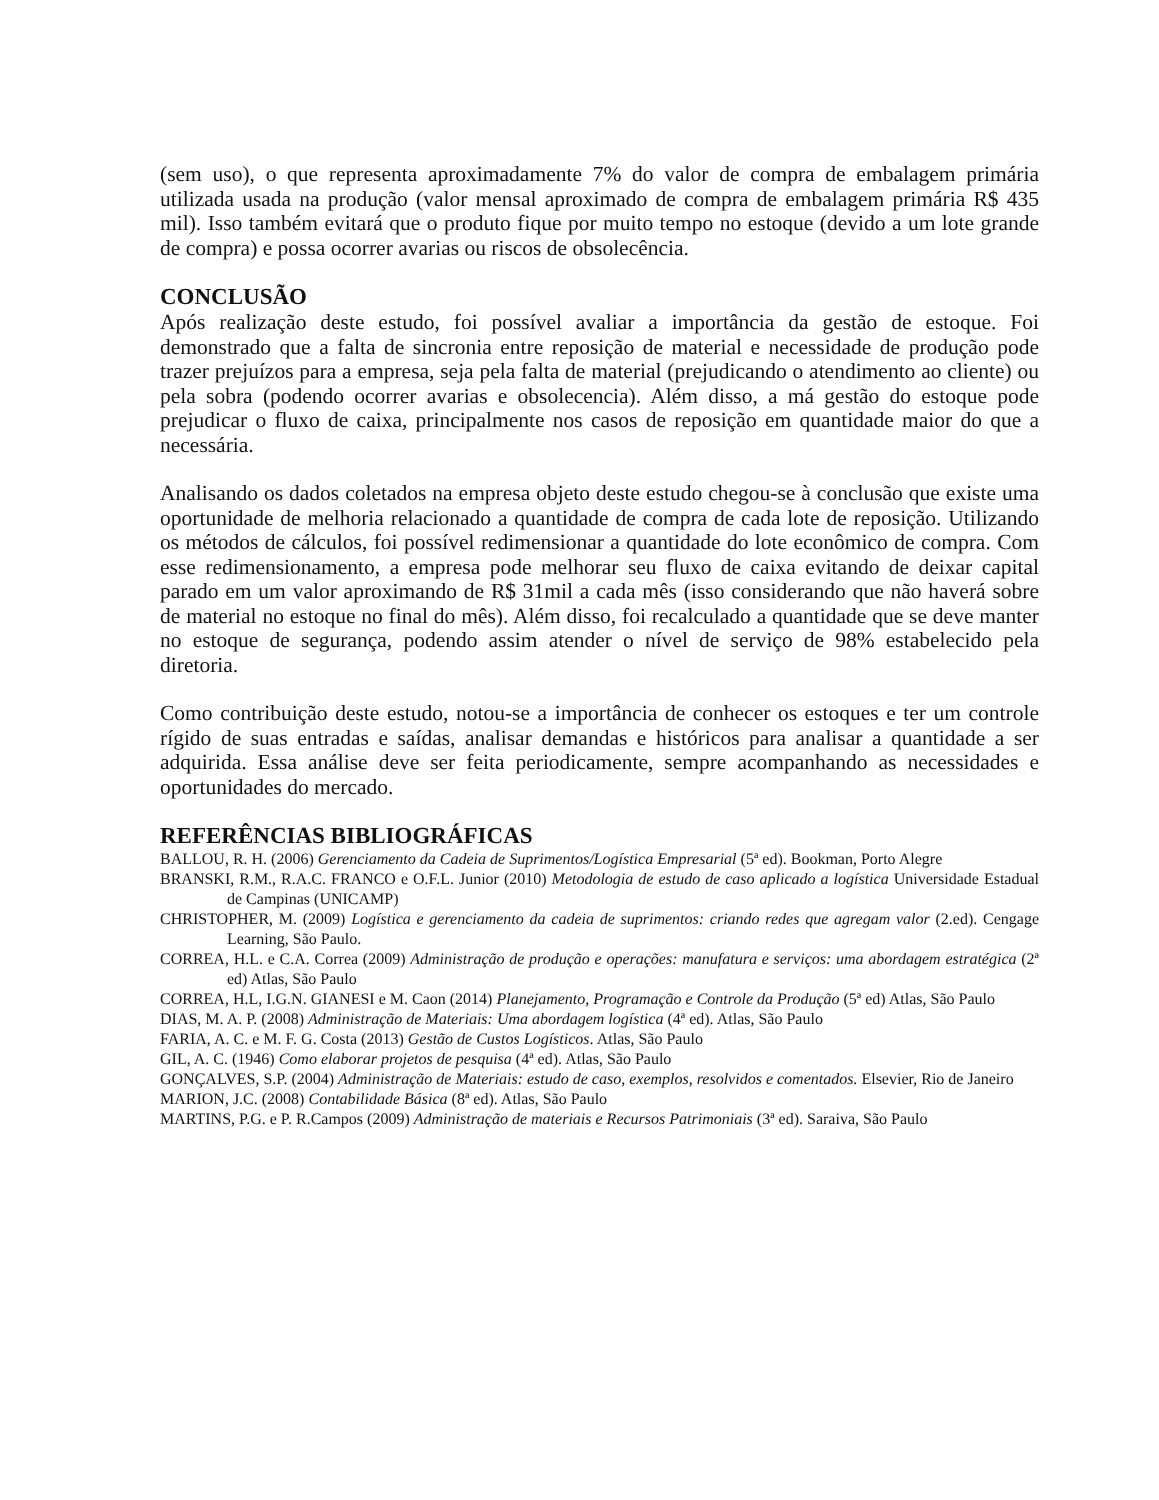(sem uso), o que representa aproximadamente 7% do valor de compra de embalagem primária utilizada usada na produção (valor mensal aproximado de compra de embalagem primária R$ 435 mil). Isso também evitará que o produto fique por muito tempo no estoque (devido a um lote grande de compra) e possa ocorrer avarias ou riscos de obsolecência.
CONCLUSÃO
Após realização deste estudo, foi possível avaliar a importância da gestão de estoque. Foi demonstrado que a falta de sincronia entre reposição de material e necessidade de produção pode trazer prejuízos para a empresa, seja pela falta de material (prejudicando o atendimento ao cliente) ou pela sobra (podendo ocorrer avarias e obsolecencia). Além disso, a má gestão do estoque pode prejudicar o fluxo de caixa, principalmente nos casos de reposição em quantidade maior do que a necessária.
Analisando os dados coletados na empresa objeto deste estudo chegou-se à conclusão que existe uma oportunidade de melhoria relacionado a quantidade de compra de cada lote de reposição. Utilizando os métodos de cálculos, foi possível redimensionar a quantidade do lote econômico de compra. Com esse redimensionamento, a empresa pode melhorar seu fluxo de caixa evitando de deixar capital parado em um valor aproximando de R$ 31mil a cada mês (isso considerando que não haverá sobre de material no estoque no final do mês). Além disso, foi recalculado a quantidade que se deve manter no estoque de segurança, podendo assim atender o nível de serviço de 98% estabelecido pela diretoria.
Como contribuição deste estudo, notou-se a importância de conhecer os estoques e ter um controle rígido de suas entradas e saídas, analisar demandas e históricos para analisar a quantidade a ser adquirida. Essa análise deve ser feita periodicamente, sempre acompanhando as necessidades e oportunidades do mercado.
REFERÊNCIAS BIBLIOGRÁFICAS
BALLOU, R. H. (2006) Gerenciamento da Cadeia de Suprimentos/Logística Empresarial (5ª ed). Bookman, Porto Alegre
BRANSKI, R.M., R.A.C. FRANCO e O.F.L. Junior (2010) Metodologia de estudo de caso aplicado a logística Universidade Estadual de Campinas (UNICAMP)
CHRISTOPHER, M. (2009) Logística e gerenciamento da cadeia de suprimentos: criando redes que agregam valor (2.ed). Cengage Learning, São Paulo.
CORREA, H.L. e C.A. Correa (2009) Administração de produção e operações: manufatura e serviços: uma abordagem estratégica (2ª ed) Atlas, São Paulo
CORREA, H.L, I.G.N. GIANESI e M. Caon (2014) Planejamento, Programação e Controle da Produção (5ª ed) Atlas, São Paulo
DIAS, M. A. P. (2008) Administração de Materiais: Uma abordagem logística (4ª ed). Atlas, São Paulo
FARIA, A. C. e M. F. G. Costa (2013) Gestão de Custos Logísticos. Atlas, São Paulo
GIL, A. C. (1946) Como elaborar projetos de pesquisa (4ª ed). Atlas, São Paulo
GONÇALVES, S.P. (2004) Administração de Materiais: estudo de caso, exemplos, resolvidos e comentados. Elsevier, Rio de Janeiro
MARION, J.C. (2008) Contabilidade Básica (8ª ed). Atlas, São Paulo
MARTINS, P.G. e P. R.Campos (2009) Administração de materiais e Recursos Patrimoniais (3ª ed). Saraiva, São Paulo